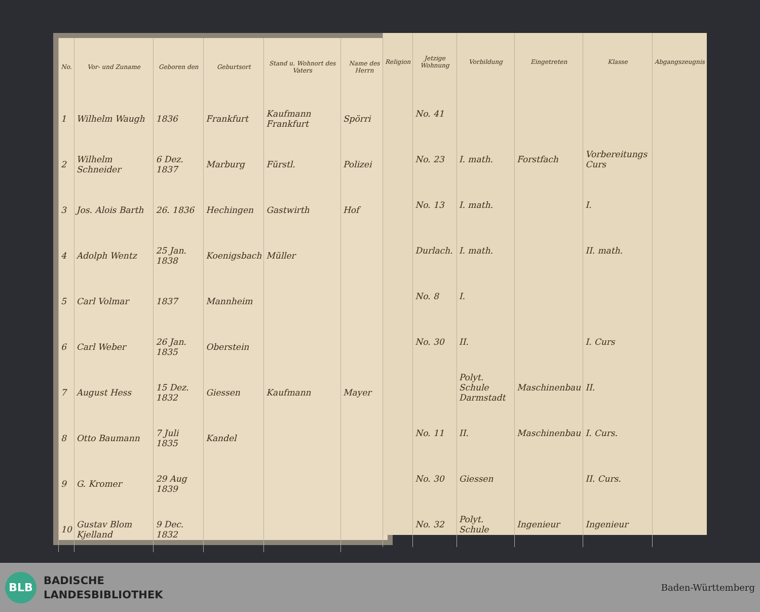| No. | Vor- und Zuname | Geboren den | Geburtsort | Stand u. Wohnort des Vaters | Name des Herrn |
| --- | --- | --- | --- | --- | --- |
| 1 | Wilhelm Waugh | 1836 | Frankfurt | Kaufmann Frankfurt | Spörri |
| 2 | Wilhelm Schneider | 6 Dez. 1837 | Marburg | Fürstl. | Polizei |
| 3 | Jos. Alois Barth | 26. 1836 | Hechingen | Gastwirth | Hof |
| 4 | Adolph Wentz | 25 Jan. 1838 | Koenigsbach | Müller | |
| 5 | Carl Volmar | 1837 | Mannheim | | |
| 6 | Carl Weber | 26 Jan. 1835 | Oberstein | | |
| 7 | August Hess | 15 Dez. 1832 | Giessen | Kaufmann | Mayer |
| 8 | Otto Baumann | 7 Juli 1835 | Kandel | | |
| 9 | G. Kromer | 29 Aug 1839 | | | |
| 10 | Gustav Blom Kjelland | 9 Dec. 1832 | | | |
| Religion | Jetzige Wohnung | Vorbildung | Eingetreten | Klasse | Abgangszeugnis |
| --- | --- | --- | --- | --- | --- |
| | No. 41 | | | | |
| | No. 23 | I. math. | Forstfach | Vorbereitungs Curs | |
| | No. 13 | I. math. | | I. | |
| | Durlach. | I. math. | | II. math. | |
| | No. 8 | I. | | | |
| | No. 30 | II. | | I. Curs | |
| | | Polyt. Schule Darmstadt | Maschinenbau | II. | |
| | No. 11 | II. | Maschinenbau | I. Curs. | |
| | No. 30 | Giessen | | II. Curs. | |
| | No. 32 | Polyt. Schule | Ingenieur | Ingenieur | |
BLB
BADISCHE
LANDESBIBLIOTHEK
Baden-Württemberg